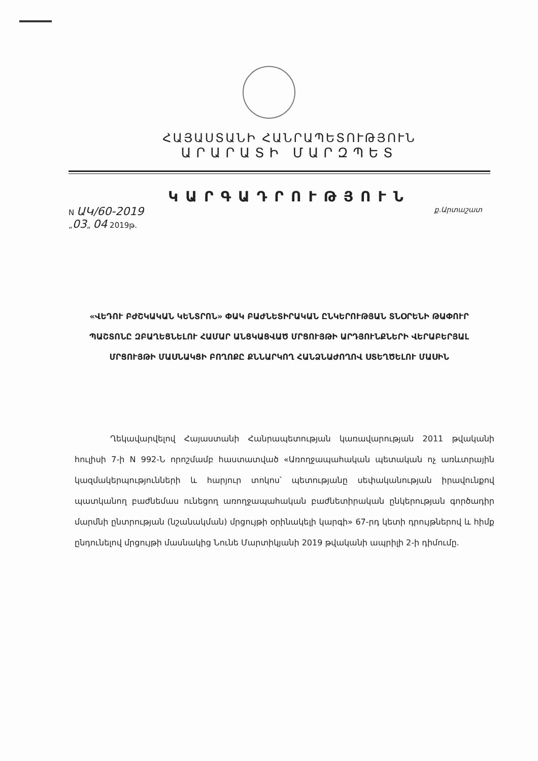ՀԱՅԱՍՏԱՆԻ ՀԱՆՐԱՊԵՏՈՒԹՅՈՒՆ
ԱՐԱՐԱՏԻ ՄԱՐԶՊԵՏ
ԿԱՐԳԱԴՐՈՒԹՅՈՒՆ
N ԱԿ/60-2019
„03„ 04 2019թ.
ք.Արտաշատ
«ՎԵԴՈՒ ԲԺՇԿԱԿԱՆ ԿԵՆՏՐՈՆ» ՓԱԿ ԲԱԺՆԵՏԻՐԱԿԱՆ ԸՆԿԵՐՈՒԹՅԱՆ ՏՆՕՐԵՆԻ ԹԱՓՈՒՐ ՊԱՇՏՈՆԸ ԶԲԱՂԵՑՆԵԼՈՒ ՀԱՄԱՐ ԱՆՑԿԱՑՎԱԾ ՄՐՑՈՒՅԹԻ ԱՐԴՅՈՒՆՔՆԵՐԻ ՎԵՐԱԲԵՐՅԱԼ ՄՐՑՈՒՅԹԻ ՄԱՍՆԱԿՑԻ ԲՈՂՈՔԸ ՔՆՆԱՐԿՈՂ ՀԱՆՁՆԱԺՈՂՈՎ ՍՏԵՂԾԵԼՈՒ ՄԱՍԻՆ
Ղեկավարվելով Հայաստանի Հանրապետության կառավարության 2011 թվականի հուլիսի 7-ի N 992-Ն որոշմամբ հաստատված «Առողջապահական պետական ոչ առևտրային կազմակերպությունների և հարյուր տոկոս՝ պետությանը սեփականության իրավունքով պատկանող բաժնեմաս ունեցող առողջապահական բաժնետիրական ընկերության գործադիր մարմնի ընտրության (նշանակման) մրցույթի օրինակելի կարգի» 67-րդ կետի դրույթներով և հիմք ընդունելով մրցույթի մասնակից Նունե Մարտիկյանի 2019 թվականի ապրիլի 2-ի դիմումը.